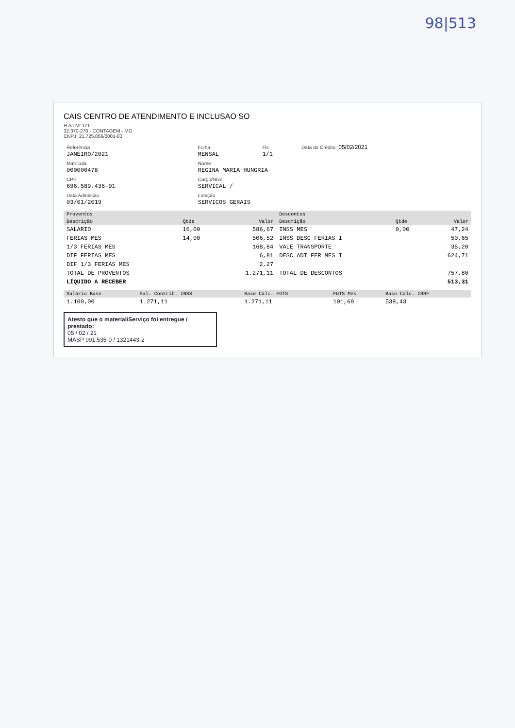98|513
CAIS CENTRO DE ATENDIMENTO E INCLUSAO SO
R AJ Nº 171
32.370-270 - CONTAGEM - MG
CNPJ: 21.725.056/0001-83
| Referência JANEIRO/2021 | Folha MENSAL | Fls 1/1 | Data do Crédito: 05/02/2021 |
| Matrícula 000000478 | Nome REGINA MARIA HUNGRIA | | |
| CPF 696.589.436-91 | Cargo/Nível SERVICAL / | | |
| Data Admissão 03/01/2019 | Lotação SERVICOS GERAIS | | |
| Proventos | | | Descontos | | |
| --- | --- | --- | --- | --- | --- |
| Descrição | Qtde | Valor | Descrição | Qtde | Valor |
| SALARIO | 16,00 | 586,67 | INSS MES | 9,00 | 47,24 |
| FERIAS MES | 14,00 | 506,52 | INSS DESC FERIAS I | | 50,65 |
| 1/3 FERIAS MES | | 168,84 | VALE TRANSPORTE | | 35,20 |
| DIF FERIAS MES | | 6,81 | DESC ADT FER MES I | | 624,71 |
| DIF 1/3 FERIAS MES | | 2,27 | | | |
| TOTAL DE PROVENTOS | | 1.271,11 | TOTAL DE DESCONTOS | | 757,80 |
| LÍQUIDO A RECEBER | | | | | 513,31 |
| Salário Base | Sal. Contrib. INSS | Base Cálc. FGTS | FGTS Mês | Base Cálc. IRRF |
| --- | --- | --- | --- | --- |
| 1.100,00 | 1.271,11 | 1.271,11 | 101,69 | 539,43 |
Atesto que o material/Serviço foi entregue / prestado:
05 / 02 / 21
MASP 991.535-0 / 1321443-2